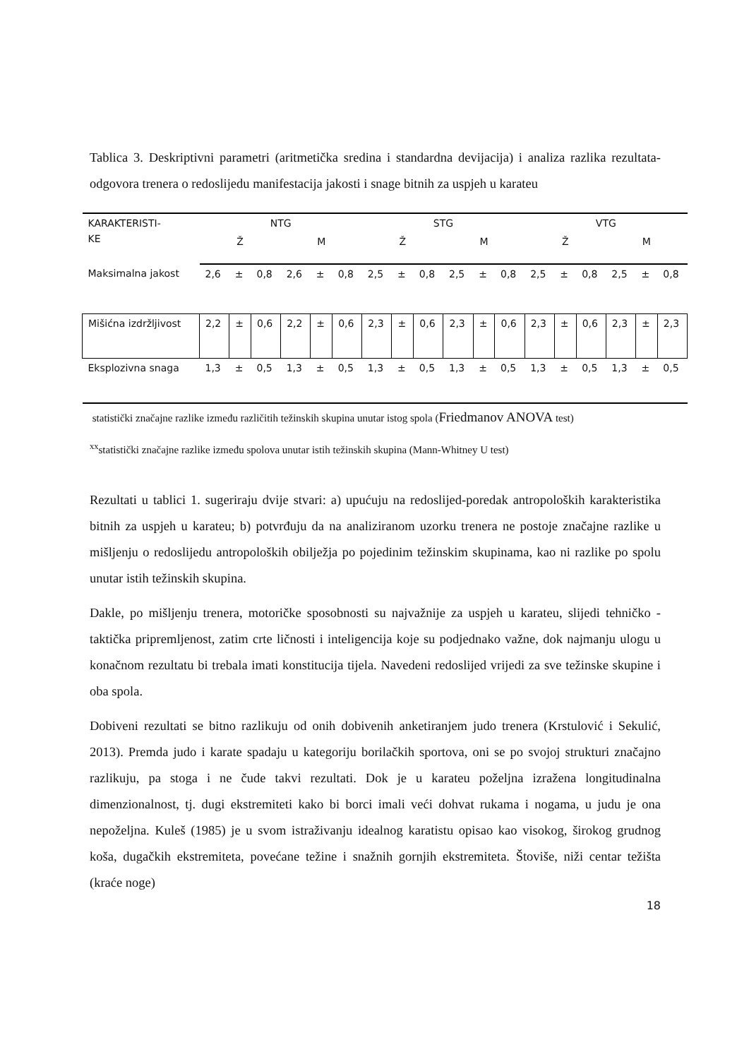Tablica 3. Deskriptivni parametri (aritmetička sredina i standardna devijacija) i analiza razlika rezultata-odgovora trenera o redoslijedu manifestacija jakosti i snage bitnih za uspjeh u karateu
| KARAKTERISTI- KE | NTG | | | | | | STG | | | | | | VTG | | | | | |
| | Ž | | | M | | | Ž | | | M | | | Ž | | | M | | |
| Maksimalna jakost | 2,6 | ± | 0,8 | 2,6 | ± | 0,8 | 2,5 | ± | 0,8 | 2,5 | ± | 0,8 | 2,5 | ± | 0,8 | 2,5 | ± | 0,8 |
| Mišićna izdržljivost | 2,2 | ± | 0,6 | 2,2 | ± | 0,6 | 2,3 | ± | 0,6 | 2,3 | ± | 0,6 | 2,3 | ± | 0,6 | 2,3 | ± | 2,3 |
| Eksplozivna snaga | 1,3 | ± | 0,5 | 1,3 | ± | 0,5 | 1,3 | ± | 0,5 | 1,3 | ± | 0,5 | 1,3 | ± | 0,5 | 1,3 | ± | 0,5 |
statistički značajne razlike između različitih težinskih skupina unutar istog spola (Friedmanov ANOVA test)
<sup>xx</sup>statistički značajne razlike između spolova unutar istih težinskih skupina (Mann-Whitney U test)
Rezultati u tablici 1. sugeriraju dvije stvari: a) upućuju na redoslijed-poredak antropoloških karakteristika bitnih za uspjeh u karateu; b) potvrđuju da na analiziranom uzorku trenera ne postoje značajne razlike u mišljenju o redoslijedu antropoloških obilježja po pojedinim težinskim skupinama, kao ni razlike po spolu unutar istih težinskih skupina.
Dakle, po mišljenju trenera, motoričke sposobnosti su najvažnije za uspjeh u karateu, slijedi tehničko - taktička pripremljenost, zatim crte ličnosti i inteligencija koje su podjednako važne, dok najmanju ulogu u konačnom rezultatu bi trebala imati konstitucija tijela. Navedeni redoslijed vrijedi za sve težinske skupine i oba spola.
Dobiveni rezultati se bitno razlikuju od onih dobivenih anketiranjem judo trenera (Krstulović i Sekulić, 2013). Premda judo i karate spadaju u kategoriju borilačkih sportova, oni se po svojoj strukturi značajno razlikuju, pa stoga i ne čude takvi rezultati. Dok je u karateu poželjna izražena longitudinalna dimenzionalnost, tj. dugi ekstremiteti kako bi borci imali veći dohvat rukama i nogama, u judu je ona nepoželjna. Kuleš (1985) je u svom istraživanju idealnog karatistu opisao kao visokog, širokog grudnog koša, dugačkih ekstremiteta, povećane težine i snažnih gornjih ekstremiteta. Štoviše, niži centar težišta (kraće noge)
18